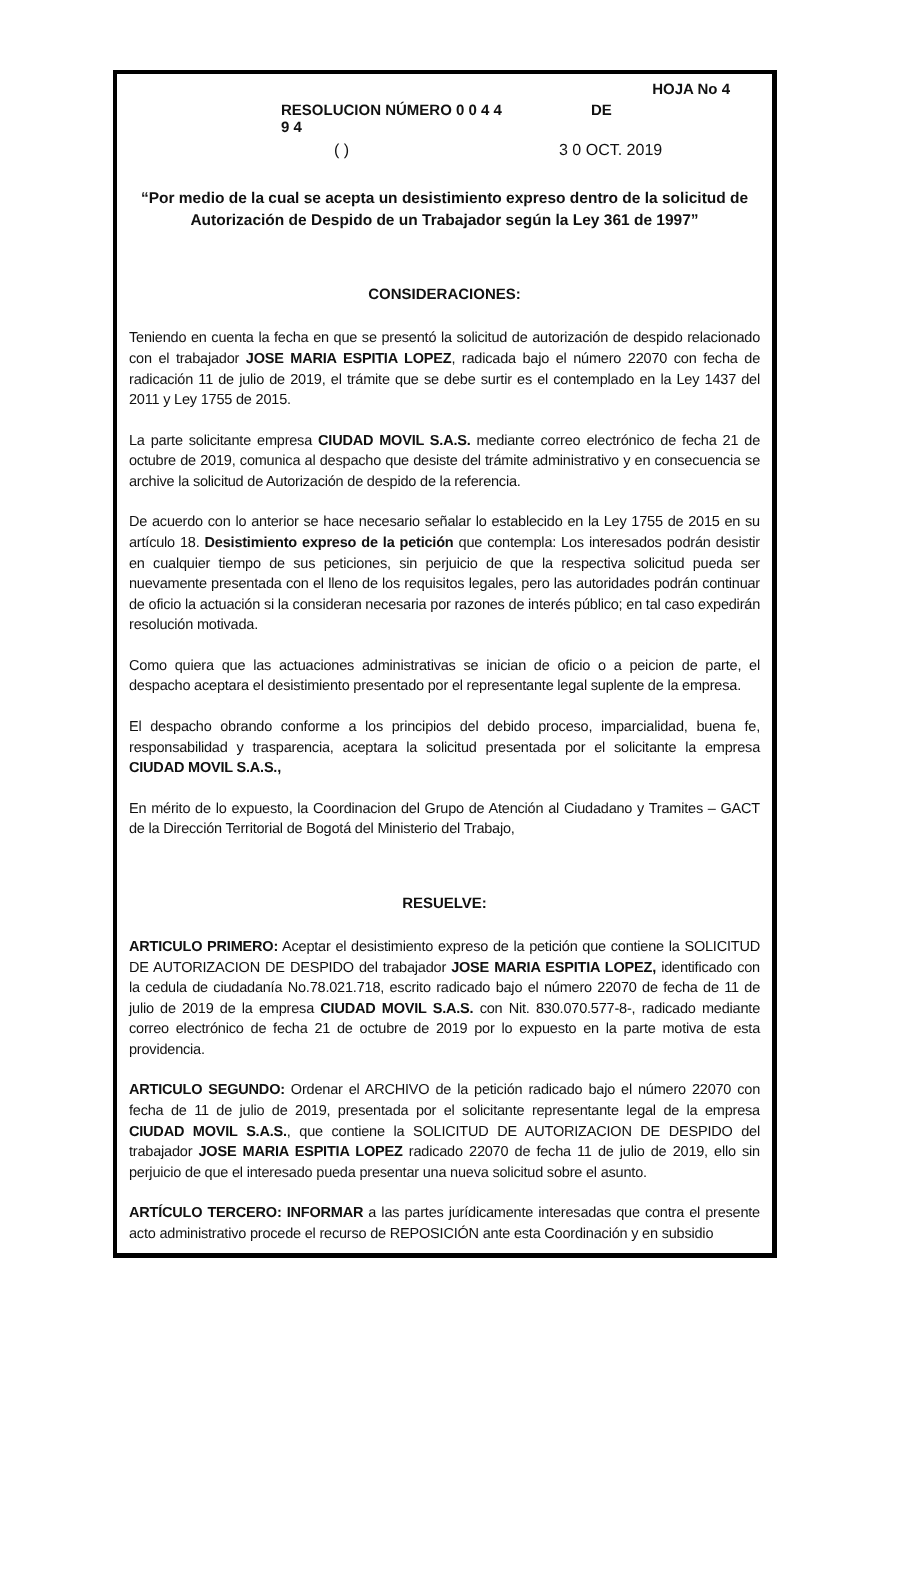HOJA No 4
RESOLUCION NÚMERO 0 0 4 4 9 4 DE
( ) 3 0 OCT. 2019
“Por medio de la cual se acepta un desistimiento expreso dentro de la solicitud de Autorización de Despido de un Trabajador según la Ley 361 de 1997”
CONSIDERACIONES:
Teniendo en cuenta la fecha en que se presentó la solicitud de autorización de despido relacionado con el trabajador JOSE MARIA ESPITIA LOPEZ, radicada bajo el número 22070 con fecha de radicación 11 de julio de 2019, el trámite que se debe surtir es el contemplado en la Ley 1437 del 2011 y Ley 1755 de 2015.
La parte solicitante empresa CIUDAD MOVIL S.A.S. mediante correo electrónico de fecha 21 de octubre de 2019, comunica al despacho que desiste del trámite administrativo y en consecuencia se archive la solicitud de Autorización de despido de la referencia.
De acuerdo con lo anterior se hace necesario señalar lo establecido en la Ley 1755 de 2015 en su artículo 18. Desistimiento expreso de la petición que contempla: Los interesados podrán desistir en cualquier tiempo de sus peticiones, sin perjuicio de que la respectiva solicitud pueda ser nuevamente presentada con el lleno de los requisitos legales, pero las autoridades podrán continuar de oficio la actuación si la consideran necesaria por razones de interés público; en tal caso expedirán resolución motivada.
Como quiera que las actuaciones administrativas se inician de oficio o a peicion de parte, el despacho aceptara el desistimiento presentado por el representante legal suplente de la empresa.
El despacho obrando conforme a los principios del debido proceso, imparcialidad, buena fe, responsabilidad y trasparencia, aceptara la solicitud presentada por el solicitante la empresa CIUDAD MOVIL S.A.S.,
En mérito de lo expuesto, la Coordinacion del Grupo de Atención al Ciudadano y Tramites – GACT de la Dirección Territorial de Bogotá del Ministerio del Trabajo,
RESUELVE:
ARTICULO PRIMERO: Aceptar el desistimiento expreso de la petición que contiene la SOLICITUD DE AUTORIZACION DE DESPIDO del trabajador JOSE MARIA ESPITIA LOPEZ, identificado con la cedula de ciudadanía No.78.021.718, escrito radicado bajo el número 22070 de fecha de 11 de julio de 2019 de la empresa CIUDAD MOVIL S.A.S. con Nit. 830.070.577-8-, radicado mediante correo electrónico de fecha 21 de octubre de 2019 por lo expuesto en la parte motiva de esta providencia.
ARTICULO SEGUNDO: Ordenar el ARCHIVO de la petición radicado bajo el número 22070 con fecha de 11 de julio de 2019, presentada por el solicitante representante legal de la empresa CIUDAD MOVIL S.A.S., que contiene la SOLICITUD DE AUTORIZACION DE DESPIDO del trabajador JOSE MARIA ESPITIA LOPEZ radicado 22070 de fecha 11 de julio de 2019, ello sin perjuicio de que el interesado pueda presentar una nueva solicitud sobre el asunto.
ARTÍCULO TERCERO: INFORMAR a las partes jurídicamente interesadas que contra el presente acto administrativo procede el recurso de REPOSICIÓN ante esta Coordinación y en subsidio